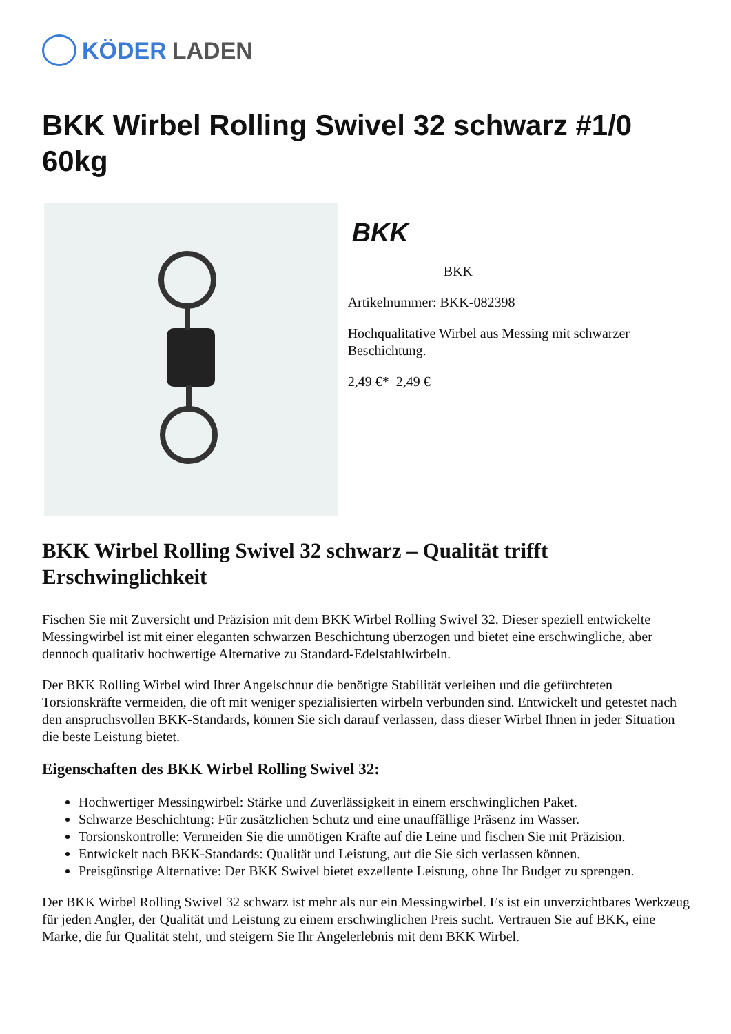KÖDER LADEN
BKK Wirbel Rolling Swivel 32 schwarz #1/0 60kg
BKK
BKK
Artikelnummer: BKK-082398
Hochqualitative Wirbel aus Messing mit schwarzer Beschichtung.
2,49 €* 2,49 €
BKK Wirbel Rolling Swivel 32 schwarz – Qualität trifft Erschwinglichkeit
Fischen Sie mit Zuversicht und Präzision mit dem BKK Wirbel Rolling Swivel 32. Dieser speziell entwickelte Messingwirbel ist mit einer eleganten schwarzen Beschichtung überzogen und bietet eine erschwingliche, aber dennoch qualitativ hochwertige Alternative zu Standard-Edelstahlwirbeln.
Der BKK Rolling Wirbel wird Ihrer Angelschnur die benötigte Stabilität verleihen und die gefürchteten Torsionskräfte vermeiden, die oft mit weniger spezialisierten wirbeln verbunden sind. Entwickelt und getestet nach den anspruchsvollen BKK-Standards, können Sie sich darauf verlassen, dass dieser Wirbel Ihnen in jeder Situation die beste Leistung bietet.
Eigenschaften des BKK Wirbel Rolling Swivel 32:
Hochwertiger Messingwirbel: Stärke und Zuverlässigkeit in einem erschwinglichen Paket.
Schwarze Beschichtung: Für zusätzlichen Schutz und eine unauffällige Präsenz im Wasser.
Torsionskontrolle: Vermeiden Sie die unnötigen Kräfte auf die Leine und fischen Sie mit Präzision.
Entwickelt nach BKK-Standards: Qualität und Leistung, auf die Sie sich verlassen können.
Preisgünstige Alternative: Der BKK Swivel bietet exzellente Leistung, ohne Ihr Budget zu sprengen.
Der BKK Wirbel Rolling Swivel 32 schwarz ist mehr als nur ein Messingwirbel. Es ist ein unverzichtbares Werkzeug für jeden Angler, der Qualität und Leistung zu einem erschwinglichen Preis sucht. Vertrauen Sie auf BKK, eine Marke, die für Qualität steht, und steigern Sie Ihr Angelerlebnis mit dem BKK Wirbel.